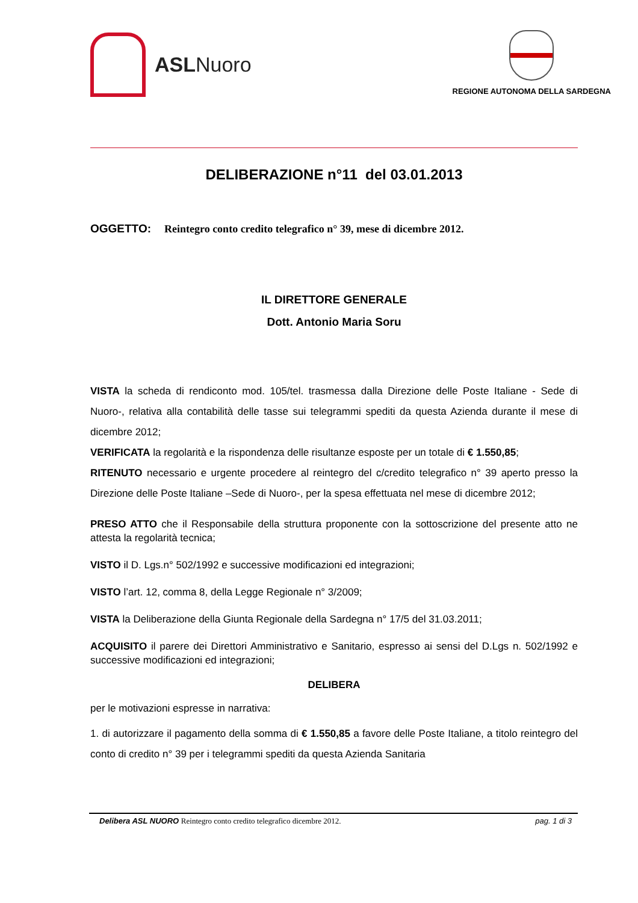ASL Nuoro
REGIONE AUTONOMA DELLA SARDEGNA
DELIBERAZIONE n°11 del 03.01.2013
OGGETTO: Reintegro conto credito telegrafico n° 39, mese di dicembre 2012.
IL DIRETTORE GENERALE
Dott. Antonio Maria Soru
VISTA la scheda di rendiconto mod. 105/tel. trasmessa dalla Direzione delle Poste Italiane - Sede di Nuoro-, relativa alla contabilità delle tasse sui telegrammi spediti da questa Azienda durante il mese di dicembre 2012;
VERIFICATA la regolarità e la rispondenza delle risultanze esposte per un totale di € 1.550,85;
RITENUTO necessario e urgente procedere al reintegro del c/credito telegrafico n° 39 aperto presso la Direzione delle Poste Italiane –Sede di Nuoro-, per la spesa effettuata nel mese di dicembre 2012;
PRESO ATTO che il Responsabile della struttura proponente con la sottoscrizione del presente atto ne attesta la regolarità tecnica;
VISTO il D. Lgs.n° 502/1992 e successive modificazioni ed integrazioni;
VISTO l’art. 12, comma 8, della Legge Regionale n° 3/2009;
VISTA la Deliberazione della Giunta Regionale della Sardegna n° 17/5 del 31.03.2011;
ACQUISITO il parere dei Direttori Amministrativo e Sanitario, espresso ai sensi del D.Lgs n. 502/1992 e successive modificazioni ed integrazioni;
DELIBERA
per le motivazioni espresse in narrativa:
1. di autorizzare il pagamento della somma di € 1.550,85 a favore delle Poste Italiane, a titolo reintegro del conto di credito n° 39 per i telegrammi spediti da questa Azienda Sanitaria
Delibera ASL NUORO Reintegro conto credito telegrafico dicembre 2012. pag. 1 di 3